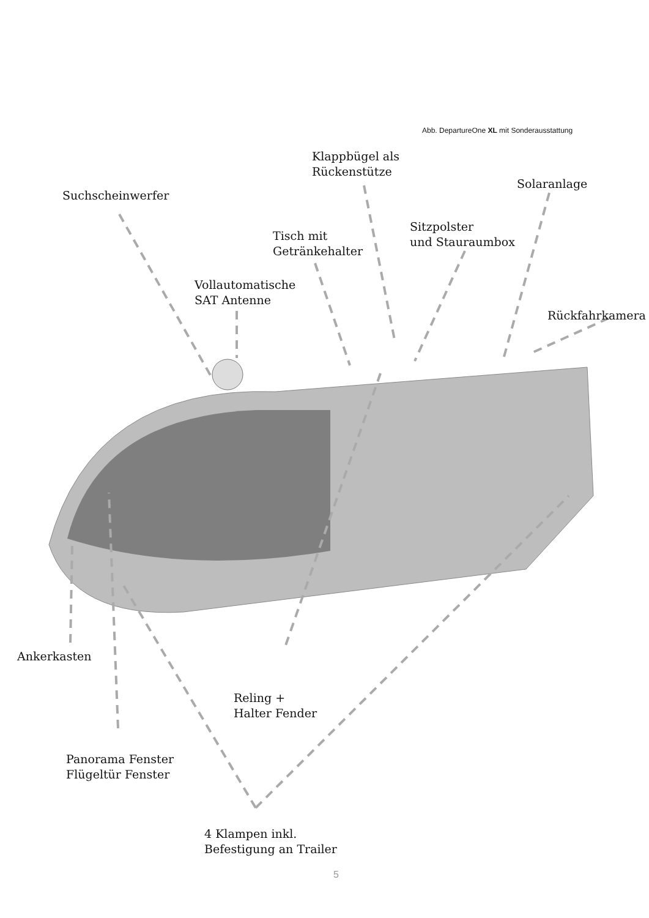Abb. DepartureOne XL mit Sonderausstattung
Klappbügel als
Rückenstütze
Solaranlage
Suchscheinwerfer
Sitzpolster
und Stauraumbox
Tisch mit
Getränkehalter
Vollautomatische
SAT Antenne
Rückfahrkamera
Ankerkasten
Reling +
Halter Fender
Panorama Fenster
Flügeltür Fenster
4 Klampen inkl.
Befestigung an Trailer
5